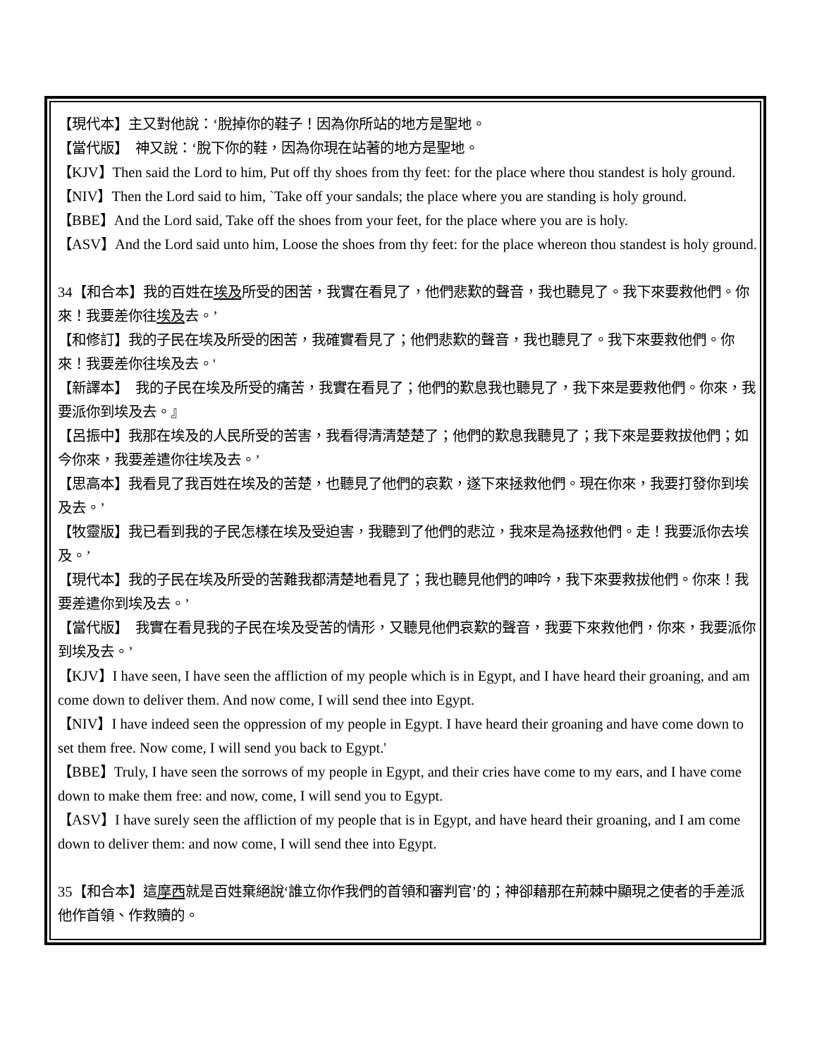【現代本】主又對他說：‘脫掉你的鞋子！因為你所站的地方是聖地。
【當代版】　神又說：‘脫下你的鞋，因為你現在站著的地方是聖地。
【KJV】Then said the Lord to him, Put off thy shoes from thy feet: for the place where thou standest is holy ground.
【NIV】Then the Lord said to him, `Take off your sandals; the place where you are standing is holy ground.
【BBE】And the Lord said, Take off the shoes from your feet, for the place where you are is holy.
【ASV】And the Lord said unto him, Loose the shoes from thy feet: for the place whereon thou standest is holy ground.
34【和合本】我的百姓在埃及所受的困苦，我實在看見了，他們悲歎的聲音，我也聽見了。我下來要救他們。你來！我要差你往埃及去。’
【和修訂】我的子民在埃及所受的困苦，我確實看見了；他們悲歎的聲音，我也聽見了。我下來要救他們。你來！我要差你往埃及去。'
【新譯本】　我的子民在埃及所受的痛苦，我實在看見了；他們的歎息我也聽見了，我下來是要救他們。你來，我要派你到埃及去。』
【呂振中】我那在埃及的人民所受的苦害，我看得清清楚楚了；他們的歎息我聽見了；我下來是要救拔他們；如今你來，我要差遣你往埃及去。’
【思高本】我看見了我百姓在埃及的苦楚，也聽見了他們的哀歎，遂下來拯救他們。現在你來，我要打發你到埃及去。’
【牧靈版】我已看到我的子民怎樣在埃及受迫害，我聽到了他們的悲泣，我來是為拯救他們。走！我要派你去埃及。’
【現代本】我的子民在埃及所受的苦難我都清楚地看見了；我也聽見他們的呻吟，我下來要救拔他們。你來！我要差遣你到埃及去。’
【當代版】　我實在看見我的子民在埃及受苦的情形，又聽見他們哀歎的聲音，我要下來救他們，你來，我要派你到埃及去。’
【KJV】I have seen, I have seen the affliction of my people which is in Egypt, and I have heard their groaning, and am come down to deliver them. And now come, I will send thee into Egypt.
【NIV】I have indeed seen the oppression of my people in Egypt. I have heard their groaning and have come down to set them free. Now come, I will send you back to Egypt.'
【BBE】Truly, I have seen the sorrows of my people in Egypt, and their cries have come to my ears, and I have come down to make them free: and now, come, I will send you to Egypt.
【ASV】I have surely seen the affliction of my people that is in Egypt, and have heard their groaning, and I am come down to deliver them: and now come, I will send thee into Egypt.
35【和合本】這摩西就是百姓棄絕說‘誰立你作我們的首領和審判官’的；神卻藉那在荊棘中顯現之使者的手差派他作首領、作救贖的。